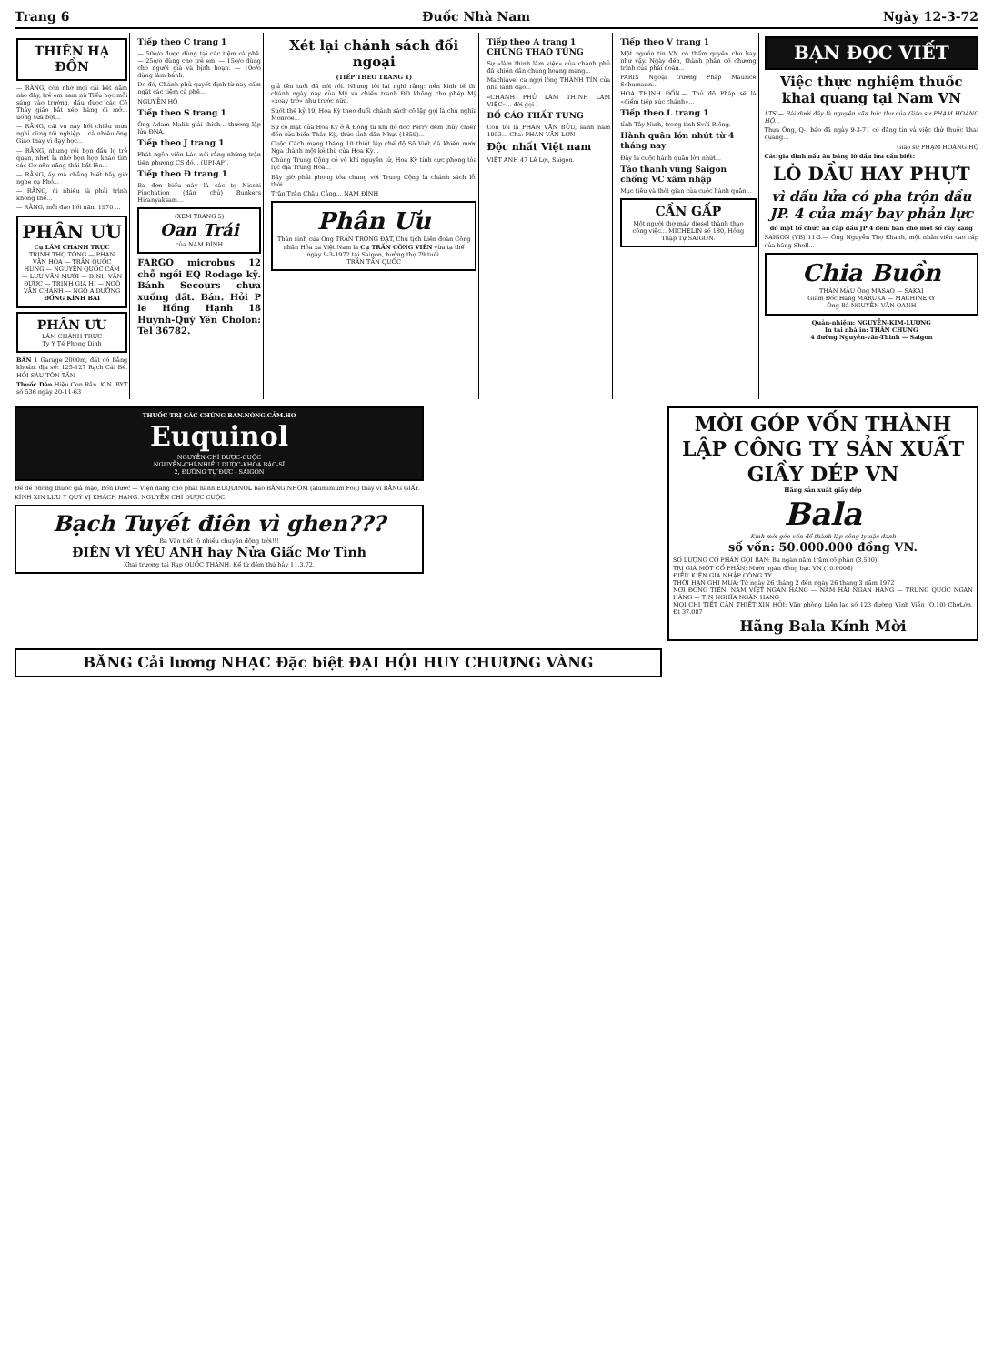Trang 6 Đuốc Nhà Nam Ngày 12-3-72
THIÊN HẠ ĐỒN
— RẰNG, còn nhớ mọi cái kết năm nào đây, trẻ em nam nữ Tiểu học mỗi sáng vào trường, đầu đuọc các Cô Thầy giáo bắt xếp hàng đi mở... uống sữa bột...
— RẰNG, cái vụ này hồi chiều mưa nghỉ cũng tới nghiệp... cả nhiều ông Giáo thay vì dạy học...
— RẰNG, nhưng rồi bọn đầu lọ trẻ quan, nhớt là nhờ bọn họp khảo tìm các Cơ nên năng thái bắt lên...
— RẰNG, ấy mà chẳng biết bây giờ nghe cụ Phó...
— RẰNG, đi nhiều là phải trình không thể...
— RẰNG, mỗi đạo hồi năm 1970 ...
PHÂN ƯU
Cụ LÂM CHÁNH TRỰC
TRỊNH THỌ TÒNG — PHAN VĂN HÒA — TRẦN QUỐC HÙNG — NGUYỄN QUỐC CẦM — LƯU VĂN MƯỜI — ĐINH VĂN ĐƯỢC — TRỊNH GIA HỈ — NGÔ VĂN CHÁNH — NGÔ A DƯỠNG
ĐỒNG KÍNH BÁI
PHÂN ƯU
LÂM CHÁNH TRỰC
Ty Y Tế Phong Dinh
BÁN 1 Garage 2000m, đất có Bằng khoán, địa số: 125-127 Rạch Cái Bé. HỎI SÁU TÔN TẤN
Thuốc Dán Hiệu Con Rắn. K.N. BYT số 536 ngày 20-11-63
Tiếp theo C trang 1
— 50o/o được dùng tại các tiệm cà phê. — 25o/o dùng cho trẻ em. — 15o/o dùng cho người già và bịnh hoạn. — 10o/o dùng làm bánh.
Do đó, Chánh phủ quyết định từ nay cấm ngặt các tiệm cà phê...
NGUYỄN HỒ
Tiếp theo S trang 1
Ông Adam Malik giải thích... thương lập lửa ĐNA.
Tiếp theo J trang 1
Phát ngôn viên Lào nói rằng những trận tiến phương CS đó... (UPI-AP).
Tiếp theo Đ trang 1
Ba đơn biểu này là các tọ Nisshi Pinchation (dân chủ) Bunkers Hiranyaksam...
(XEM TRANG 5)
Oan Trái
của NAM ĐÌNH
FARGO microbus 12 chỗ ngồi EQ Rodage kỹ. Bánh Secours chưa xuống dất. Bán. Hỏi P le Hồng Hạnh 18 Huỳnh-Quý Yên Cholon: Tel 36782.
Xét lại chánh sách đối ngoại
(TIẾP THEO TRANG 1)
giả tên tuổi đã nói rồi. Nhưng tôi lại nghĩ rằng: nền kinh tế thị chánh ngày nay của Mỹ và chiến tranh ĐD không cho phép Mỹ «xoay trở» như trước nữa.
Suốt thế kỷ 19, Hoa Kỳ theo đuổi chánh sách cô lập gọi là chủ nghĩa Monroe...
Sự có mặt của Hoa Kỳ ở Á Đông từ khi đô đốc Perry đem thủy chiến đến cửa biển Thần Kỳ, thức tỉnh dân Nhựt (1859)...
Cuộc Cách mạng tháng 10 thiết lập chế độ Sô Viết đã khiến nước Nga thành một kẻ thù của Hoa Kỳ...
Chúng Trung Cộng có vô khí nguyên tử, Hoa Kỳ tính cực phong tỏa lục địa Trung Hoa...
Bây giờ phải phong tỏa chung với Trung Cộng là chánh sách lỗi thời...
Trận Trân Châu Cảng... NAM ĐÌNH
Phân Ưu
Thân sinh của Ông TRẦN TRỌNG ĐẠT, Chủ tịch Liên đoàn Công nhân Hỏa xa Việt Nam là Cụ TRẦN CÔNG VIÊN vừa tạ thế ngày 9-3-1972 tại Saigon, hưởng thọ 79 tuổi.
TRẦN TẤN QUỐC
Tiếp theo A trang 1
CHÚNG THAO TÚNG
Sự «làm thinh làm việc» của chánh phủ đã khiến dân chúng hoang mang...
Machiavel ca ngợi lòng THÀNH TÍN của nhà lãnh đạo...
«CHÁNH PHỦ LÀM THINH LÀM VIỆC»... đời gọi-I
BỐ CÁO THẤT TUNG
Con tôi là PHAN VĂN BỬU, sanh năm 1953... Cha: PHAN VĂN LƠN
Độc nhất Việt nam
VIỆT ANH 47 Lê Lợi, Saigon.
Tiếp theo V trang 1
Một nguồn tin VN có thẩm quyền cho hay như vậy. Ngày đến, thành phần cố chương trình của phái đoàn...
PARIS Ngoại trưởng Pháp Maurice Schumann...
HOA THỊNH ĐỐN.— Thủ đô Pháp sẽ là «điểm tiếp xúc chánh»...
Tiếp theo L trang 1
tỉnh Tây Ninh, trong tỉnh Svài Riêng.
Hành quân lớn nhứt từ 4 tháng nay
Đây là cuộc hành quân lớn nhứt...
Tảo thanh vùng Saigon chống VC xâm nhập
Mục tiêu và thời gian của cuộc hành quân...
CẦN GẤP
Một người thợ máy diesel thành thạo công việc... MICHELIN số 180, Hồng Thập Tự SAIGON.
BẠN ĐỌC VIẾT
Việc thực nghiệm thuốc khai quang tại Nam VN
LTS.— Bài dưới đây là nguyên văn bức thư của Giáo sư PHẠM HOÀNG HỘ...
Thưa Ông, Q-i báo đã ngày 9-3-71 có đăng tin và việc thử thuốc khai quang...
Giáo sư PHẠM HOÀNG HỘ
Các gia đình nấu ăn bằng lò dầu lửa cần biết:
LÒ DẦU HAY PHỰT
vì dầu lửa có pha trộn dầu JP. 4 của máy bay phản lực
do một tổ chức ăn cắp dầu JP 4 đem bán cho một số cây xăng
SAIGON (VB) 11-3.— Ông Nguyễn Thọ Khanh, một nhân viên cao cấp của hãng Shell...
Chia Buồn
THÂN MẪU Ông MASAO — SAKAI
Giám Đốc Hãng MARUKA — MACHINERY
Ông Bà NGUYỄN VĂN OANH
Quản-nhiệm: NGUYỄN-KIM-LƯỢNG
In tại nhà in: THẦN CHUNG
4 đường Nguyễn-văn-Thinh — Saigon
THUỐC TRỊ CÁC CHỨNG BAN.NÓNG.CẢM.HO
Euquinol
NGUYỄN-CHÍ DƯỢC-CUỘC
NGUYỄN-CHÍ-NHIỀU DƯỢC-KHOA BÁC-SĨ
2, ĐƯỜNG TỰ ĐỨC - SAIGON
Để đề phòng thuốc giả mạo, Bổn Dược — Viện đang cho phát hành EUQUINOL bao BẰNG NHÔM (aluminium Foil) thay vì BẰNG GIẤY.
KÍNH XIN LƯU Ý QUÝ VỊ KHÁCH HÀNG. NGUYỄN CHÍ DƯỢC CUỘC.
Bạch Tuyết điên vì ghen???
Ba Vấn tiết lộ nhiều chuyện động trời!!!
ĐIÊN VÌ YÊU ANH hay Nửa Giấc Mơ Tình
Khai trương tại Rạp QUỐC THANH. Kể từ đêm thứ bảy 11.3.72.
MỜI GÓP VỐN THÀNH LẬP CÔNG TY SẢN XUẤT GIẦY DÉP VN
Hãng sản xuất giầy dép
Bala
Kính mời góp vốn để thành lập công ty nặc danh
số vốn: 50.000.000 đồng VN.
SỐ LƯỢNG CỔ PHẦN GỌI BÁN: Ba ngàn năm trăm cổ phần (3.500)
TRỊ GIÁ MỘT CỔ PHẦN: Mười ngàn đồng bạc VN (10.000đ)
ĐIỀU KIỆN GIA NHẬP CÔNG TY.
THỜI HẠN GHI MUA: Từ ngày 26 tháng 2 đến ngày 26 tháng 3 năm 1972
NƠI ĐÓNG TIỀN: NAM VIỆT NGÂN HÀNG — NAM HẢI NGÂN HÀNG — TRUNG QUỐC NGÂN HÀNG — TÍN NGHĨA NGÂN HÀNG
MỌI CHI TIẾT CẦN THIẾT XIN HỎI: Văn phòng Liên lạc số 123 đường Vĩnh Viễn (Q.10) ChợLớn. Đt 37.087
Hãng Bala Kính Mời
BĂNG Cải lương NHẠC Đặc biệt ĐẠI HỘI HUY CHƯƠNG VÀNG